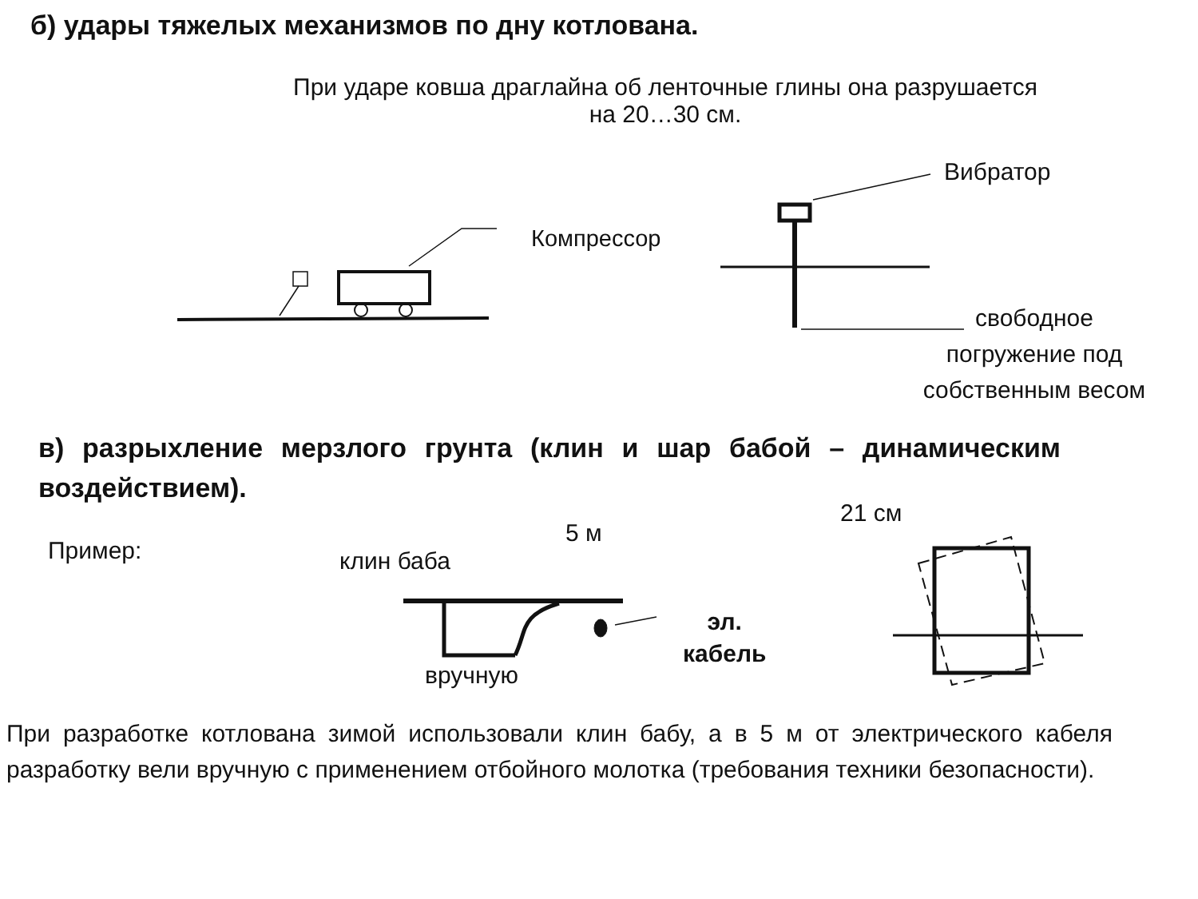б) удары тяжелых механизмов по дну котлована.
При ударе ковша драглайна об ленточные глины она разрушается
на 20…30 см.
Вибратор
Компрессор
свободное
погружение под
собственным весом
в) разрыхление мерзлого грунта (клин и шар бабой – динамическим воздействием).
21 см
5 м
Пример: клин баба
эл.
кабель
вручную
При разработке котлована зимой использовали клин бабу, а в 5 м от электрического кабеля разработку вели вручную с применением отбойного молотка (требования техники безопасности).